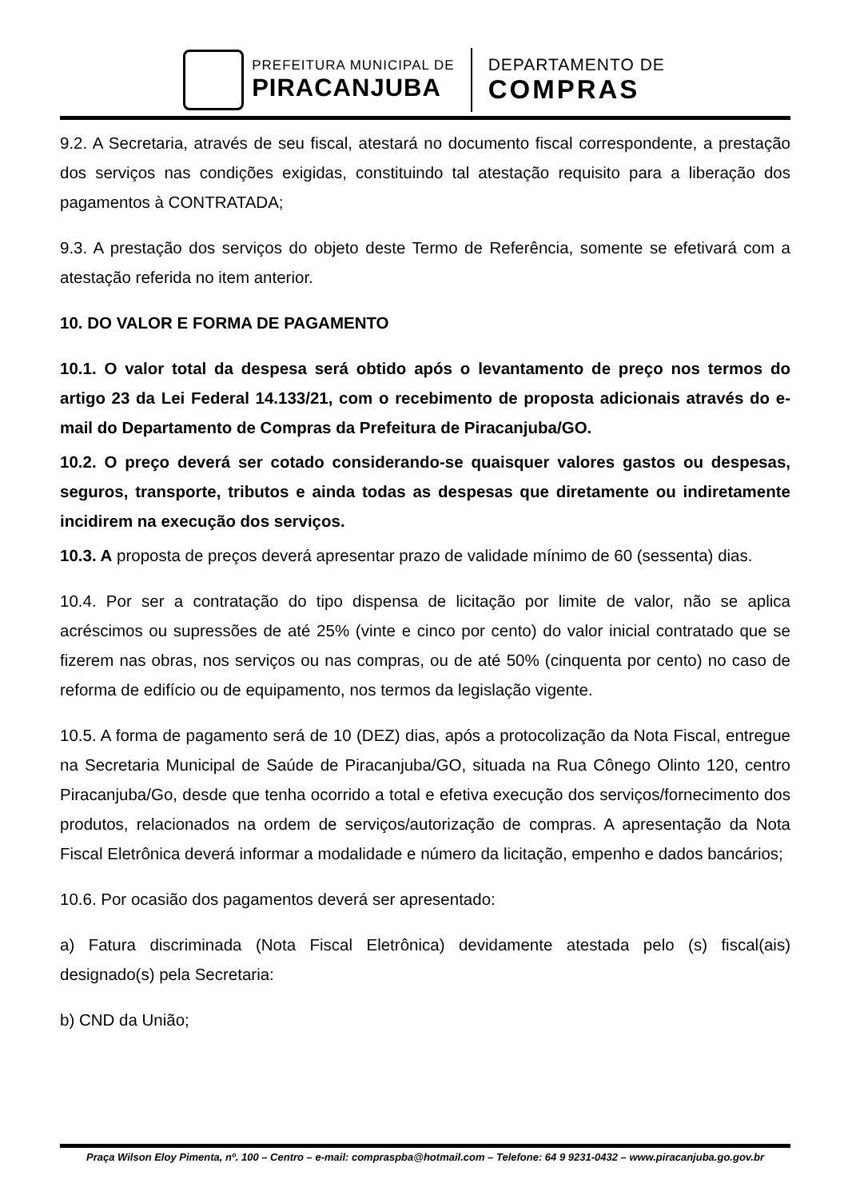PREFEITURA MUNICIPAL DE
PIRACANJUBA
DEPARTAMENTO DE
COMPRAS
9.2. A Secretaria, através de seu fiscal, atestará no documento fiscal correspondente, a prestação dos serviços nas condições exigidas, constituindo tal atestação requisito para a liberação dos pagamentos à CONTRATADA;
9.3. A prestação dos serviços do objeto deste Termo de Referência, somente se efetivará com a atestação referida no item anterior.
10. DO VALOR E FORMA DE PAGAMENTO
10.1. O valor total da despesa será obtido após o levantamento de preço nos termos do artigo 23 da Lei Federal 14.133/21, com o recebimento de proposta adicionais através do e-mail do Departamento de Compras da Prefeitura de Piracanjuba/GO.
10.2. O preço deverá ser cotado considerando-se quaisquer valores gastos ou despesas, seguros, transporte, tributos e ainda todas as despesas que diretamente ou indiretamente incidirem na execução dos serviços.
10.3. A proposta de preços deverá apresentar prazo de validade mínimo de 60 (sessenta) dias.
10.4. Por ser a contratação do tipo dispensa de licitação por limite de valor, não se aplica acréscimos ou supressões de até 25% (vinte e cinco por cento) do valor inicial contratado que se fizerem nas obras, nos serviços ou nas compras, ou de até 50% (cinquenta por cento) no caso de reforma de edifício ou de equipamento, nos termos da legislação vigente.
10.5. A forma de pagamento será de 10 (DEZ) dias, após a protocolização da Nota Fiscal, entregue na Secretaria Municipal de Saúde de Piracanjuba/GO, situada na Rua Cônego Olinto 120, centro Piracanjuba/Go, desde que tenha ocorrido a total e efetiva execução dos serviços/fornecimento dos produtos, relacionados na ordem de serviços/autorização de compras. A apresentação da Nota Fiscal Eletrônica deverá informar a modalidade e número da licitação, empenho e dados bancários;
10.6. Por ocasião dos pagamentos deverá ser apresentado:
a) Fatura discriminada (Nota Fiscal Eletrônica) devidamente atestada pelo (s) fiscal(ais) designado(s) pela Secretaria:
b) CND da União;
Praça Wilson Eloy Pimenta, nº. 100 – Centro – e-mail: compraspba@hotmail.com – Telefone: 64 9 9231-0432 – www.piracanjuba.go.gov.br